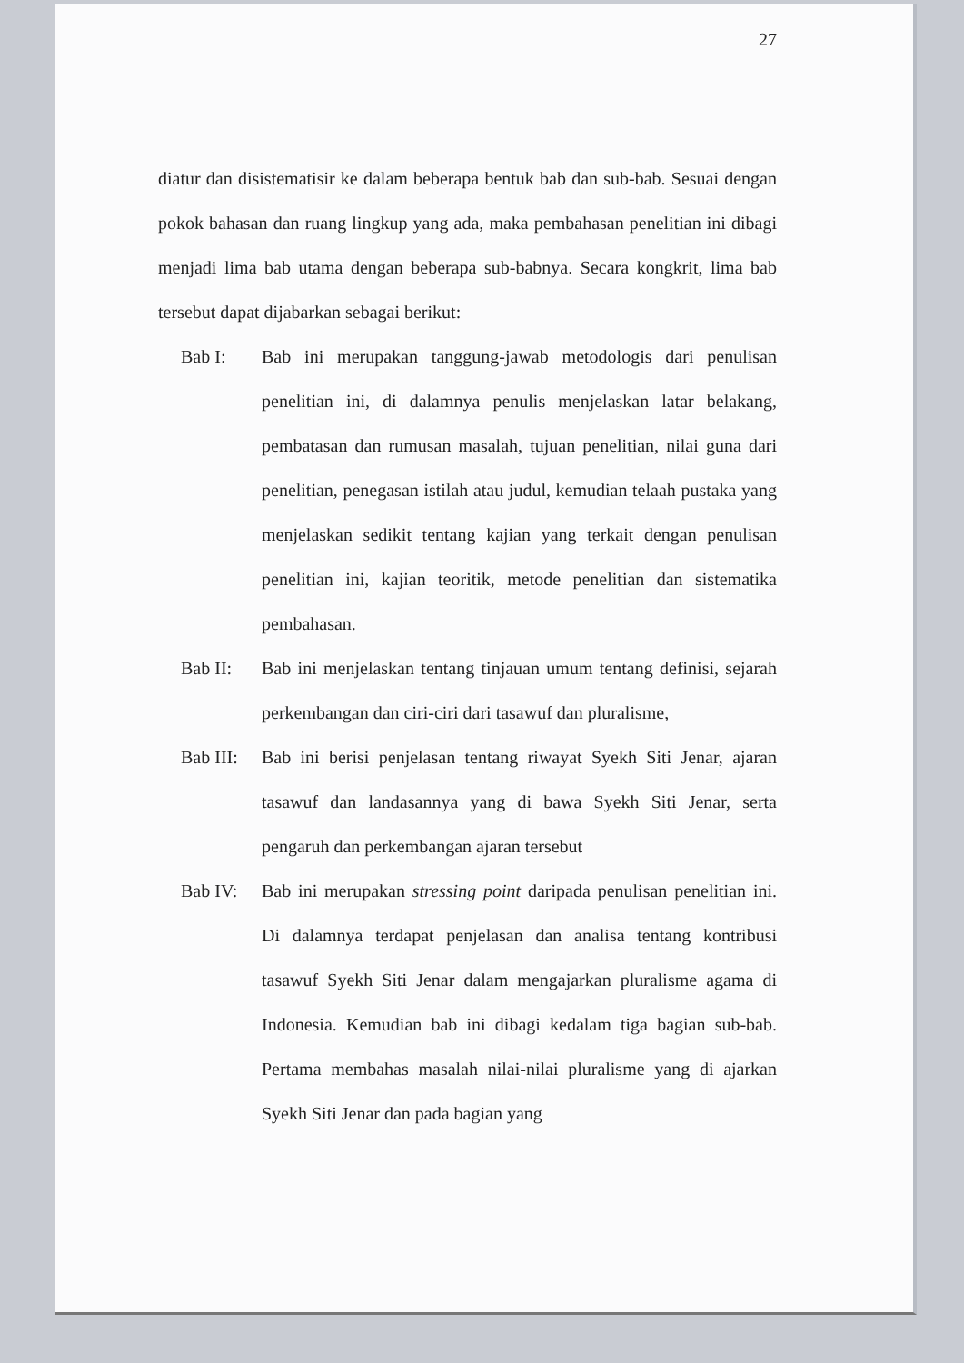27
diatur dan disistematisir ke dalam beberapa bentuk bab dan sub-bab. Sesuai dengan pokok bahasan dan ruang lingkup yang ada, maka pembahasan penelitian ini dibagi menjadi lima bab utama dengan beberapa sub-babnya. Secara kongkrit, lima bab tersebut dapat dijabarkan sebagai berikut:
Bab I: Bab ini merupakan tanggung-jawab metodologis dari penulisan penelitian ini, di dalamnya penulis menjelaskan latar belakang, pembatasan dan rumusan masalah, tujuan penelitian, nilai guna dari penelitian, penegasan istilah atau judul, kemudian telaah pustaka yang menjelaskan sedikit tentang kajian yang terkait dengan penulisan penelitian ini, kajian teoritik, metode penelitian dan sistematika pembahasan.
Bab II: Bab ini menjelaskan tentang tinjauan umum tentang definisi, sejarah perkembangan dan ciri-ciri dari tasawuf dan pluralisme,
Bab III:
Bab ini berisi penjelasan tentang riwayat Syekh Siti Jenar, ajaran tasawuf dan landasannya yang di bawa Syekh Siti Jenar, serta pengaruh dan perkembangan ajaran tersebut
Bab IV: Bab ini merupakan stressing point daripada penulisan penelitian ini. Di dalamnya terdapat penjelasan dan analisa tentang kontribusi tasawuf Syekh Siti Jenar dalam mengajarkan pluralisme agama di Indonesia. Kemudian bab ini dibagi kedalam tiga bagian sub-bab. Pertama membahas masalah nilai-nilai pluralisme yang di ajarkan Syekh Siti Jenar dan pada bagian yang